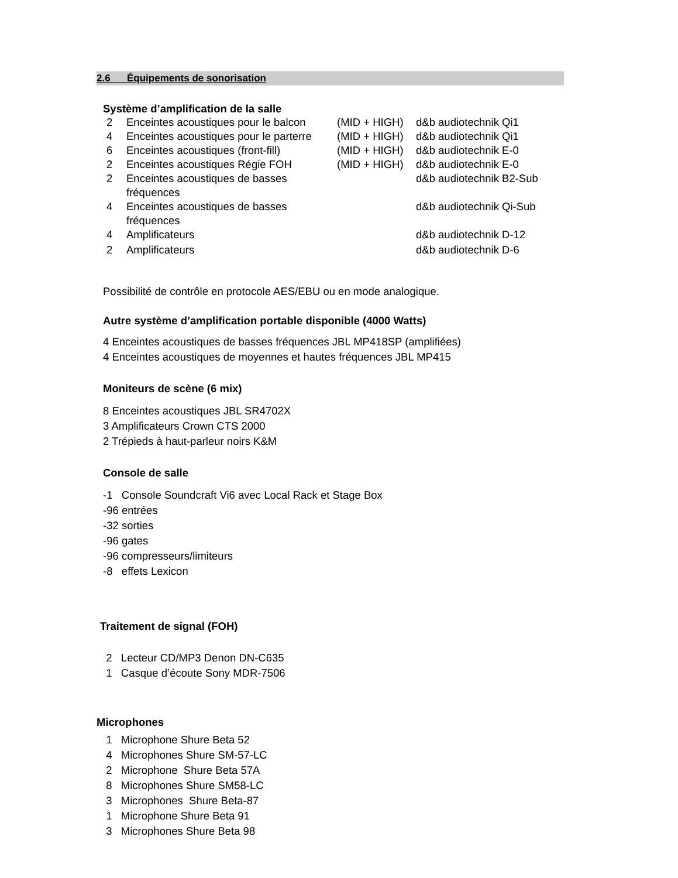2.6 Équipements de sonorisation
Système d’amplification de la salle
2 Enceintes acoustiques pour le balcon (MID + HIGH) d&b audiotechnik Qi1
4 Enceintes acoustiques pour le parterre (MID + HIGH) d&b audiotechnik Qi1
6 Enceintes acoustiques (front-fill) (MID + HIGH) d&b audiotechnik E-0
2 Enceintes acoustiques Régie FOH (MID + HIGH) d&b audiotechnik E-0
2 Enceintes acoustiques de basses fréquences d&b audiotechnik B2-Sub
4 Enceintes acoustiques de basses fréquences d&b audiotechnik Qi-Sub
4 Amplificateurs d&b audiotechnik D-12
2 Amplificateurs d&b audiotechnik D-6
Possibilité de contrôle en protocole AES/EBU ou en mode analogique.
Autre système d’amplification portable disponible (4000 Watts)
4 Enceintes acoustiques de basses fréquences JBL MP418SP (amplifiées)
4 Enceintes acoustiques de moyennes et hautes fréquences JBL MP415
Moniteurs de scène (6 mix)
8 Enceintes acoustiques JBL SR4702X
3 Amplificateurs Crown CTS 2000
2 Trépieds à haut-parleur noirs K&M
Console de salle
-1 Console Soundcraft Vi6 avec Local Rack et Stage Box
-96 entrées
-32 sorties
-96 gates
-96 compresseurs/limiteurs
-8 effets Lexicon
Traitement de signal (FOH)
2 Lecteur CD/MP3 Denon DN-C635
1 Casque d’écoute Sony MDR-7506
Microphones
1 Microphone Shure Beta 52
4 Microphones Shure SM-57-LC
2 Microphone Shure Beta 57A
8 Microphones Shure SM58-LC
3 Microphones Shure Beta-87
1 Microphone Shure Beta 91
3 Microphones Shure Beta 98